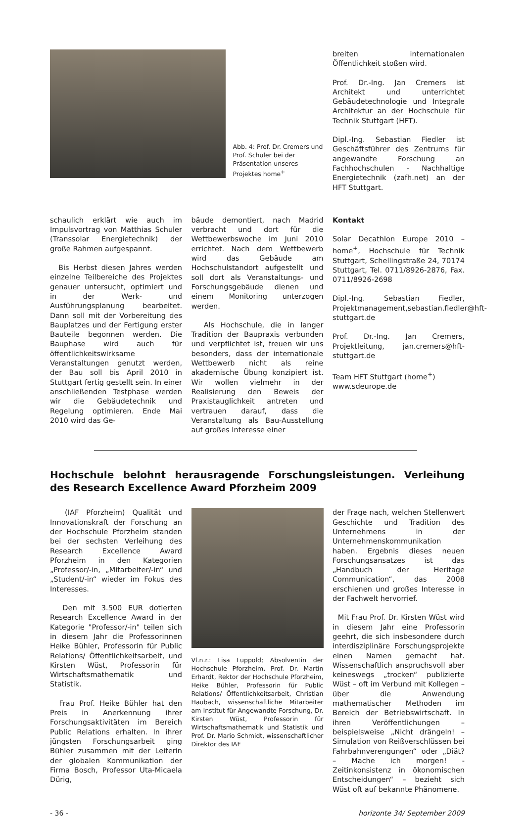Abb. 4: Prof. Dr. Cremers und Prof. Schuler bei der Präsentation unseres Projektes home<sup>+</sup>
breiten internationalen Öffentlichkeit stoßen wird.
Prof. Dr.-Ing. Jan Cremers ist Architekt und unterrichtet Gebäudetechnologie und Integrale Architektur an der Hochschule für Technik Stuttgart (HFT).
Dipl.-Ing. Sebastian Fiedler ist Geschäftsführer des Zentrums für angewandte Forschung an Fachhochschulen - Nachhaltige Energietechnik (zafh.net) an der HFT Stuttgart.
schaulich erklärt wie auch im Impulsvortrag von Matthias Schuler (Transsolar Energietechnik) der große Rahmen aufgespannt.
Bis Herbst diesen Jahres werden einzelne Teilbereiche des Projektes genauer untersucht, optimiert und in der Werk- und Ausführungsplanung bearbeitet. Dann soll mit der Vorbereitung des Bauplatzes und der Fertigung erster Bauteile begonnen werden. Die Bauphase wird auch für öffentlichkeitswirksame Veranstaltungen genutzt werden, der Bau soll bis April 2010 in Stuttgart fertig gestellt sein. In einer anschließenden Testphase werden wir die Gebäudetechnik und Regelung optimieren. Ende Mai 2010 wird das Ge-
bäude demontiert, nach Madrid verbracht und dort für die Wettbewerbswoche im Juni 2010 errichtet. Nach dem Wettbewerb wird das Gebäude am Hochschulstandort aufgestellt und soll dort als Veranstaltungs- und Forschungsgebäude dienen und einem Monitoring unterzogen werden.
Als Hochschule, die in langer Tradition der Baupraxis verbunden und verpflichtet ist, freuen wir uns besonders, dass der internationale Wettbewerb nicht als reine akademische Übung konzipiert ist. Wir wollen vielmehr in der Realisierung den Beweis der Praxistauglichkeit antreten und vertrauen darauf, dass die Veranstaltung als Bau-Ausstellung auf großes Interesse einer
Kontakt
Solar Decathlon Europe 2010 – home<sup>+</sup>, Hochschule für Technik Stuttgart, Schellingstraße 24, 70174 Stuttgart, Tel. 0711/8926-2876, Fax. 0711/8926-2698
Dipl.-Ing. Sebastian Fiedler, Projektmanagement,sebastian.fiedler@hft-stuttgart.de
Prof. Dr.-Ing. Jan Cremers, Projektleitung, jan.cremers@hft-stuttgart.de
Team HFT Stuttgart (home<sup>+</sup>)
www.sdeurope.de
Hochschule belohnt herausragende Forschungsleistungen. Verleihung des Research Excellence Award Pforzheim 2009
(IAF Pforzheim) Qualität und Innovationskraft der Forschung an der Hochschule Pforzheim standen bei der sechsten Verleihung des Research Excellence Award Pforzheim in den Kategorien „Professor/-in, „Mitarbeiter/-in“ und „Student/-in“ wieder im Fokus des Interesses.
Den mit 3.500 EUR dotierten Research Excellence Award in der Kategorie "Professor/-in" teilen sich in diesem Jahr die Professorinnen Heike Bühler, Professorin für Public Relations/ Öffentlichkeitsarbeit, und Kirsten Wüst, Professorin für Wirtschaftsmathematik und Statistik.
Frau Prof. Heike Bühler hat den Preis in Anerkennung ihrer Forschungsaktivitäten im Bereich Public Relations erhalten. In ihrer jüngsten Forschungsarbeit ging Bühler zusammen mit der Leiterin der globalen Kommunikation der Firma Bosch, Professor Uta-Micaela Dürig,
Vl.n.r.: Lisa Luppold; Absolventin der Hochschule Pforzheim, Prof. Dr. Martin Erhardt, Rektor der Hochschule Pforzheim, Heike Bühler, Professorin für Public Relations/ Öffentlichkeitsarbeit, Christian Haubach, wissenschaftliche Mitarbeiter am Institut für Angewandte Forschung, Dr. Kirsten Wüst, Professorin für Wirtschaftsmathematik und Statistik und Prof. Dr. Mario Schmidt, wissenschaftlicher Direktor des IAF
der Frage nach, welchen Stellenwert Geschichte und Tradition des Unternehmens in der Unternehmenskommunikation haben. Ergebnis dieses neuen Forschungsansatzes ist das „Handbuch der Heritage Communication“, das 2008 erschienen und großes Interesse in der Fachwelt hervorrief.
Mit Frau Prof. Dr. Kirsten Wüst wird in diesem Jahr eine Professorin geehrt, die sich insbesondere durch interdisziplinäre Forschungsprojekte einen Namen gemacht hat. Wissenschaftlich anspruchsvoll aber keineswegs „trocken“ publizierte Wüst – oft im Verbund mit Kollegen – über die Anwendung mathematischer Methoden im Bereich der Betriebswirtschaft. In ihren Veröffentlichungen – beispielsweise „Nicht drängeln! – Simulation von Reißverschlüssen bei Fahrbahnverengungen“ oder „Diät? – Mache ich morgen! - Zeitinkonsistenz in ökonomischen Entscheidungen“ – bezieht sich Wüst oft auf bekannte Phänomene.
- 36 - horizonte 34/ September 2009